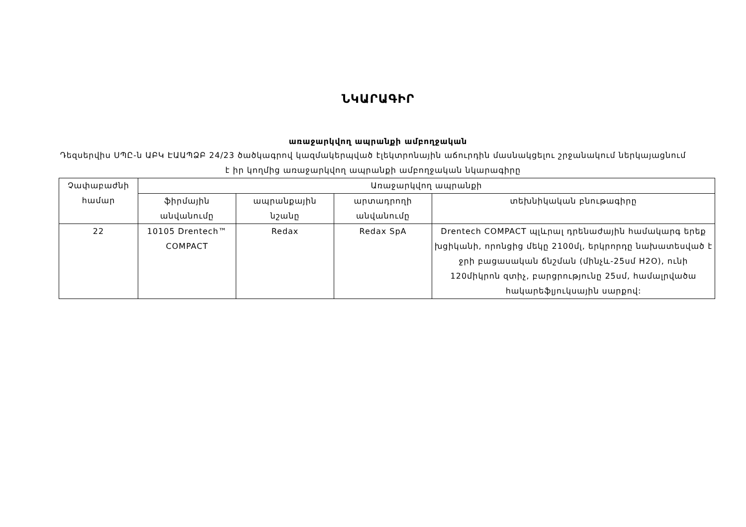ՆԿԱՐԱԳԻՐ
առաջարկվող ապրանքի ամբողջական
Դեզսերվիս ՍՊԸ-ն ԱԲԿ ԷԱԱՊՁԲ 24/23 ծածկագրով կազմակերպված էլեկտրոնային աճուրդին մասնակցելու շրջանակում ներկայացնում է իր կողմից առաջարկվող ապրանքի ամբողջական նկարագիրը
| Չափաբաժնի համար | Առաջարկվող ապրանքի | | | |
| --- | --- | --- | --- | --- |
| | ֆիրմային անվանումը | ապրանքային նշանը | արտադրողի անվանումը | տեխնիկական բնութագիրը |
| 22 | 10105 Drentech™ COMPACT | Redax | Redax SpA | Drentech COMPACT պլևրալ դրենաժային համակարգ երեք խցիկանի, որոնցից մեկը 2100մլ, երկրորդը նախատեսված է ջրի բացասական ճնշման (մինչև-25սմ H2O), ունի 120միկրոն զտիչ, բարցրությունը 25սմ, համալրվածա հակարեֆլյուկսային սարքով: |